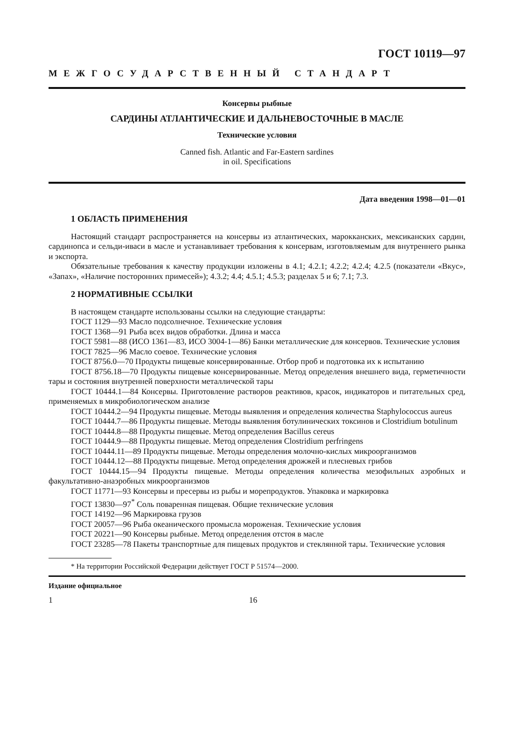ГОСТ 10119—97
МЕЖГОСУДАРСТВЕННЫЙ СТАНДАРТ
Консервы рыбные
САРДИНЫ АТЛАНТИЧЕСКИЕ И ДАЛЬНЕВОСТОЧНЫЕ В МАСЛЕ
Технические условия
Canned fish. Atlantic and Far-Eastern sardines
in oil. Specifications
Дата введения 1998—01—01
1 ОБЛАСТЬ ПРИМЕНЕНИЯ
Настоящий стандарт распространяется на консервы из атлантических, марокканских, мексиканских сардин, сардинопса и сельди-иваси в масле и устанавливает требования к консервам, изготовляемым для внутреннего рынка и экспорта.
Обязательные требования к качеству продукции изложены в 4.1; 4.2.1; 4.2.2; 4.2.4; 4.2.5 (показатели «Вкус», «Запах», «Наличие посторонних примесей»); 4.3.2; 4.4; 4.5.1; 4.5.3; разделах 5 и 6; 7.1; 7.3.
2 НОРМАТИВНЫЕ ССЫЛКИ
В настоящем стандарте использованы ссылки на следующие стандарты:
ГОСТ 1129—93 Масло подсолнечное. Технические условия
ГОСТ 1368—91 Рыба всех видов обработки. Длина и масса
ГОСТ 5981—88 (ИСО 1361—83, ИСО 3004-1—86) Банки металлические для консервов. Технические условия
ГОСТ 7825—96 Масло соевое. Технические условия
ГОСТ 8756.0—70 Продукты пищевые консервированные. Отбор проб и подготовка их к испытанию
ГОСТ 8756.18—70 Продукты пищевые консервированные. Метод определения внешнего вида, герметичности тары и состояния внутренней поверхности металлической тары
ГОСТ 10444.1—84 Консервы. Приготовление растворов реактивов, красок, индикаторов и питательных сред, применяемых в микробиологическом анализе
ГОСТ 10444.2—94 Продукты пищевые. Методы выявления и определения количества Staphylococcus aureus
ГОСТ 10444.7—86 Продукты пищевые. Методы выявления ботулинических токсинов и Clostridium botulinum
ГОСТ 10444.8—88 Продукты пищевые. Метод определения Bacillus cereus
ГОСТ 10444.9—88 Продукты пищевые. Метод определения Clostridium perfringens
ГОСТ 10444.11—89 Продукты пищевые. Методы определения молочно-кислых микроорганизмов
ГОСТ 10444.12—88 Продукты пищевые. Метод определения дрожжей и плесневых грибов
ГОСТ 10444.15—94 Продукты пищевые. Методы определения количества мезофильных аэробных и факультативно-анаэробных микроорганизмов
ГОСТ 11771—93 Консервы и пресервы из рыбы и морепродуктов. Упаковка и маркировка
ГОСТ 13830—97<sup>*</sup> Соль поваренная пищевая. Общие технические условия
ГОСТ 14192—96 Маркировка грузов
ГОСТ 20057—96 Рыба океанического промысла мороженая. Технические условия
ГОСТ 20221—90 Консервы рыбные. Метод определения отстоя в масле
ГОСТ 23285—78 Пакеты транспортные для пищевых продуктов и стеклянной тары. Технические условия
* На территории Российской Федерации действует ГОСТ Р 51574—2000.
Издание официальное
1 16